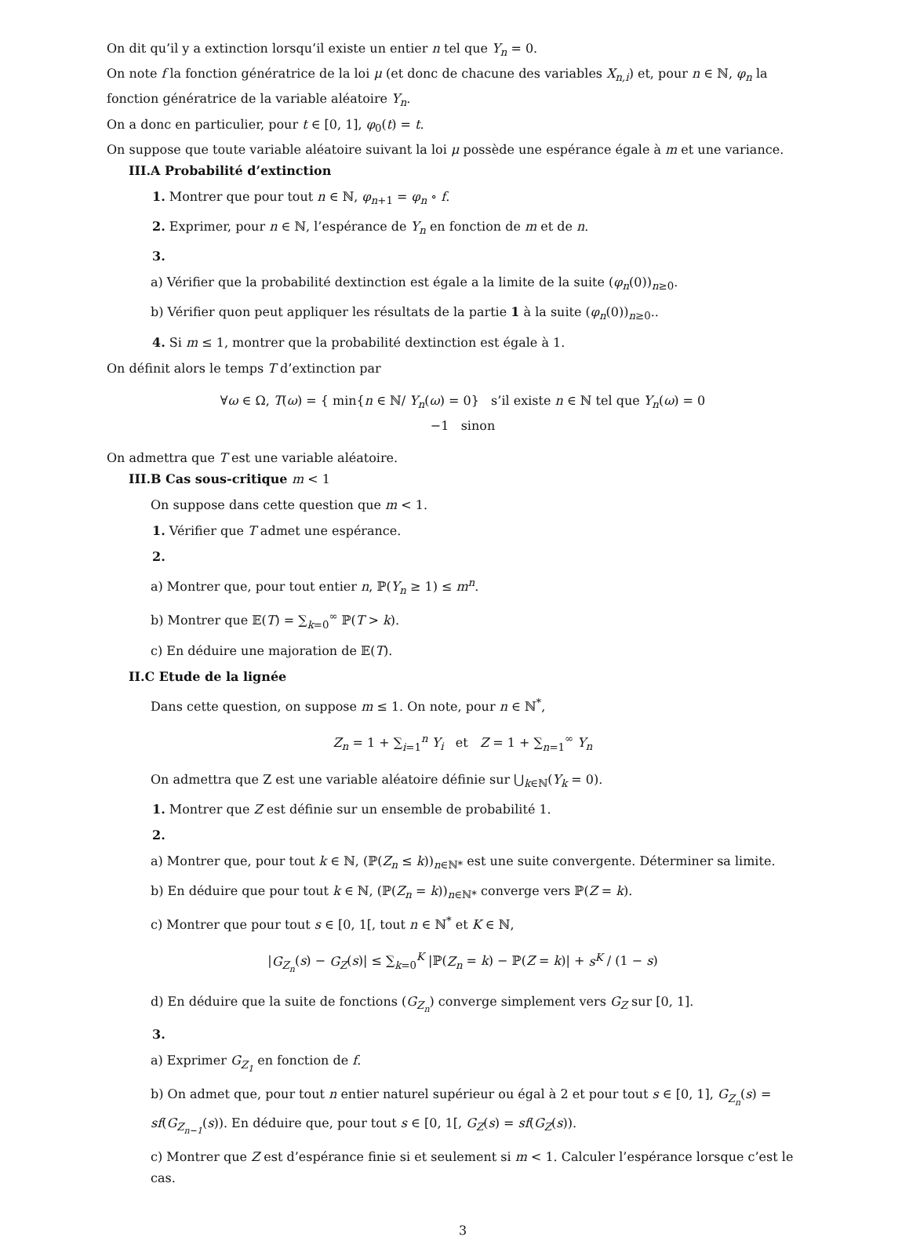On dit qu’il y a extinction lorsqu’il existe un entier n tel que Y<sub>n</sub> = 0.
On note f la fonction génératrice de la loi μ (et donc de chacune des variables X<sub>n,i</sub>) et, pour n ∈ ℕ, φ<sub>n</sub> la fonction génératrice de la variable aléatoire Y<sub>n</sub>.
On a donc en particulier, pour t ∈ [0, 1], φ<sub>0</sub>(t) = t.
On suppose que toute variable aléatoire suivant la loi μ possède une espérance égale à m et une variance.
III.A Probabilité d’extinction
1. Montrer que pour tout n ∈ ℕ, φ<sub>n+1</sub> = φ<sub>n</sub> ∘ f.
2. Exprimer, pour n ∈ ℕ, l’espérance de Y<sub>n</sub> en fonction de m et de n.
3.
a) Vérifier que la probabilité dextinction est égale a la limite de la suite (φ<sub>n</sub>(0))<sub>n≥0</sub>.
b) Vérifier quon peut appliquer les résultats de la partie 1 à la suite (φ<sub>n</sub>(0))<sub>n≥0</sub>..
4. Si m ≤ 1, montrer que la probabilité dextinction est égale à 1.
On définit alors le temps T d’extinction par
∀ω ∈ Ω, T(ω) = { min{n ∈ ℕ/ Y<sub>n</sub>(ω) = 0} s’il existe n ∈ ℕ tel que Y<sub>n</sub>(ω) = 0
−1 sinon
On admettra que T est une variable aléatoire.
III.B Cas sous-critique m < 1
On suppose dans cette question que m < 1.
1. Vérifier que T admet une espérance.
2.
a) Montrer que, pour tout entier n, ℙ(Y<sub>n</sub> ≥ 1) ≤ m<sup>n</sup>.
b) Montrer que 𝔼(T) = ∑<sub>k=0</sub><sup>∞</sup> ℙ(T > k).
c) En déduire une majoration de 𝔼(T).
II.C Etude de la lignée
Dans cette question, on suppose m ≤ 1. On note, pour n ∈ ℕ<sup>*</sup>,
Z<sub>n</sub> = 1 + ∑<sub>i=1</sub><sup>n</sup> Y<sub>i</sub> et Z = 1 + ∑<sub>n=1</sub><sup>∞</sup> Y<sub>n</sub>
On admettra que Z est une variable aléatoire définie sur ⋃<sub>k∈ℕ</sub>(Y<sub>k</sub> = 0).
1. Montrer que Z est définie sur un ensemble de probabilité 1.
2.
a) Montrer que, pour tout k ∈ ℕ, (ℙ(Z<sub>n</sub> ≤ k))<sub>n∈ℕ*</sub> est une suite convergente. Déterminer sa limite.
b) En déduire que pour tout k ∈ ℕ, (ℙ(Z<sub>n</sub> = k))<sub>n∈ℕ*</sub> converge vers ℙ(Z = k).
c) Montrer que pour tout s ∈ [0, 1[, tout n ∈ ℕ<sup>*</sup> et K ∈ ℕ,
|G<sub>Z<sub>n</sub></sub>(s) − G<sub>Z</sub>(s)| ≤ ∑<sub>k=0</sub><sup>K</sup> |ℙ(Z<sub>n</sub> = k) − ℙ(Z = k)| + s<sup>K</sup> / (1 − s)
d) En déduire que la suite de fonctions (G<sub>Z<sub>n</sub></sub>) converge simplement vers G<sub>Z</sub> sur [0, 1].
3.
a) Exprimer G<sub>Z<sub>1</sub></sub> en fonction de f.
b) On admet que, pour tout n entier naturel supérieur ou égal à 2 et pour tout s ∈ [0, 1], G<sub>Z<sub>n</sub></sub>(s) = sf(G<sub>Z<sub>n−1</sub></sub>(s)). En déduire que, pour tout s ∈ [0, 1[, G<sub>Z</sub>(s) = sf(G<sub>Z</sub>(s)).
c) Montrer que Z est d’espérance finie si et seulement si m < 1. Calculer l’espérance lorsque c’est le cas.
3